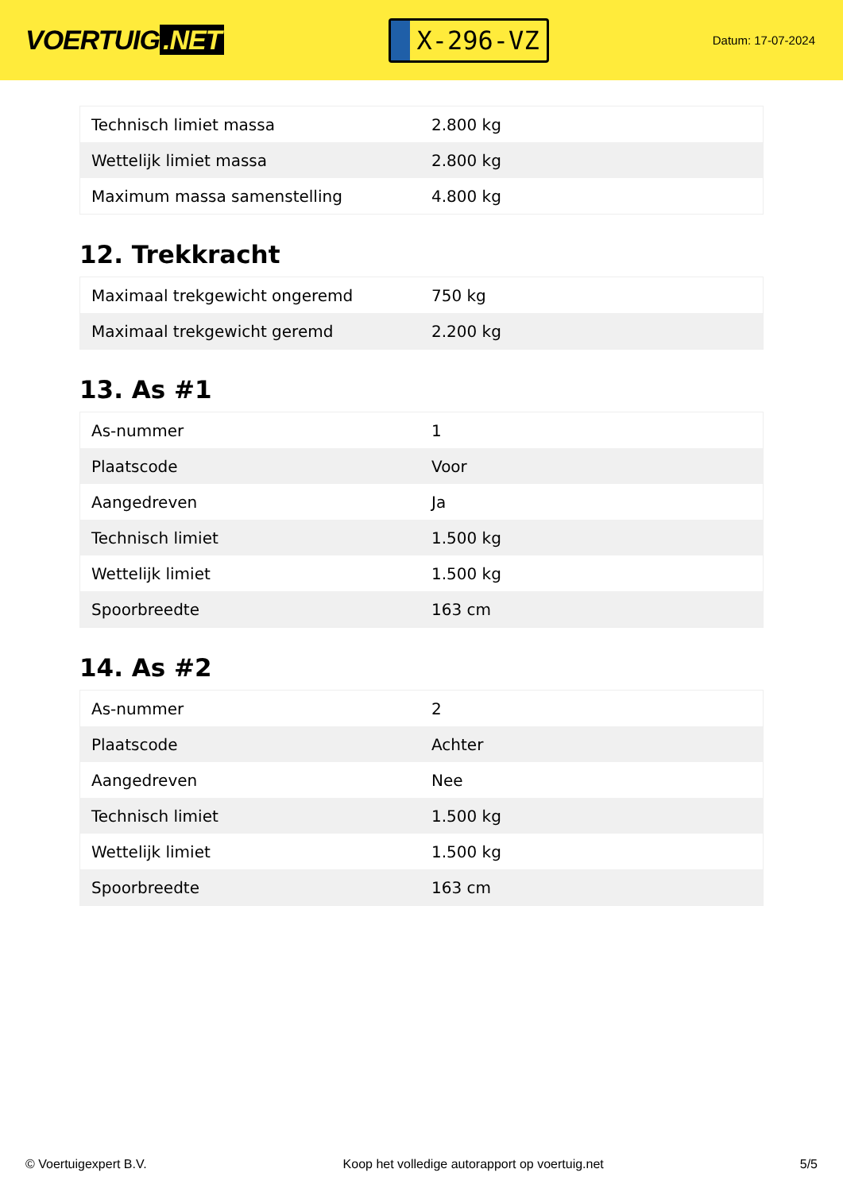VOERTUIG.NET
X-296-VZ
Datum: 17-07-2024
| Technisch limiet massa | 2.800 kg |
| Wettelijk limiet massa | 2.800 kg |
| Maximum massa samenstelling | 4.800 kg |
12. Trekkracht
| Maximaal trekgewicht ongeremd | 750 kg |
| Maximaal trekgewicht geremd | 2.200 kg |
13. As #1
| As-nummer | 1 |
| Plaatscode | Voor |
| Aangedreven | Ja |
| Technisch limiet | 1.500 kg |
| Wettelijk limiet | 1.500 kg |
| Spoorbreedte | 163 cm |
14. As #2
| As-nummer | 2 |
| Plaatscode | Achter |
| Aangedreven | Nee |
| Technisch limiet | 1.500 kg |
| Wettelijk limiet | 1.500 kg |
| Spoorbreedte | 163 cm |
© Voertuigexpert B.V. Koop het volledige autorapport op voertuig.net 5/5